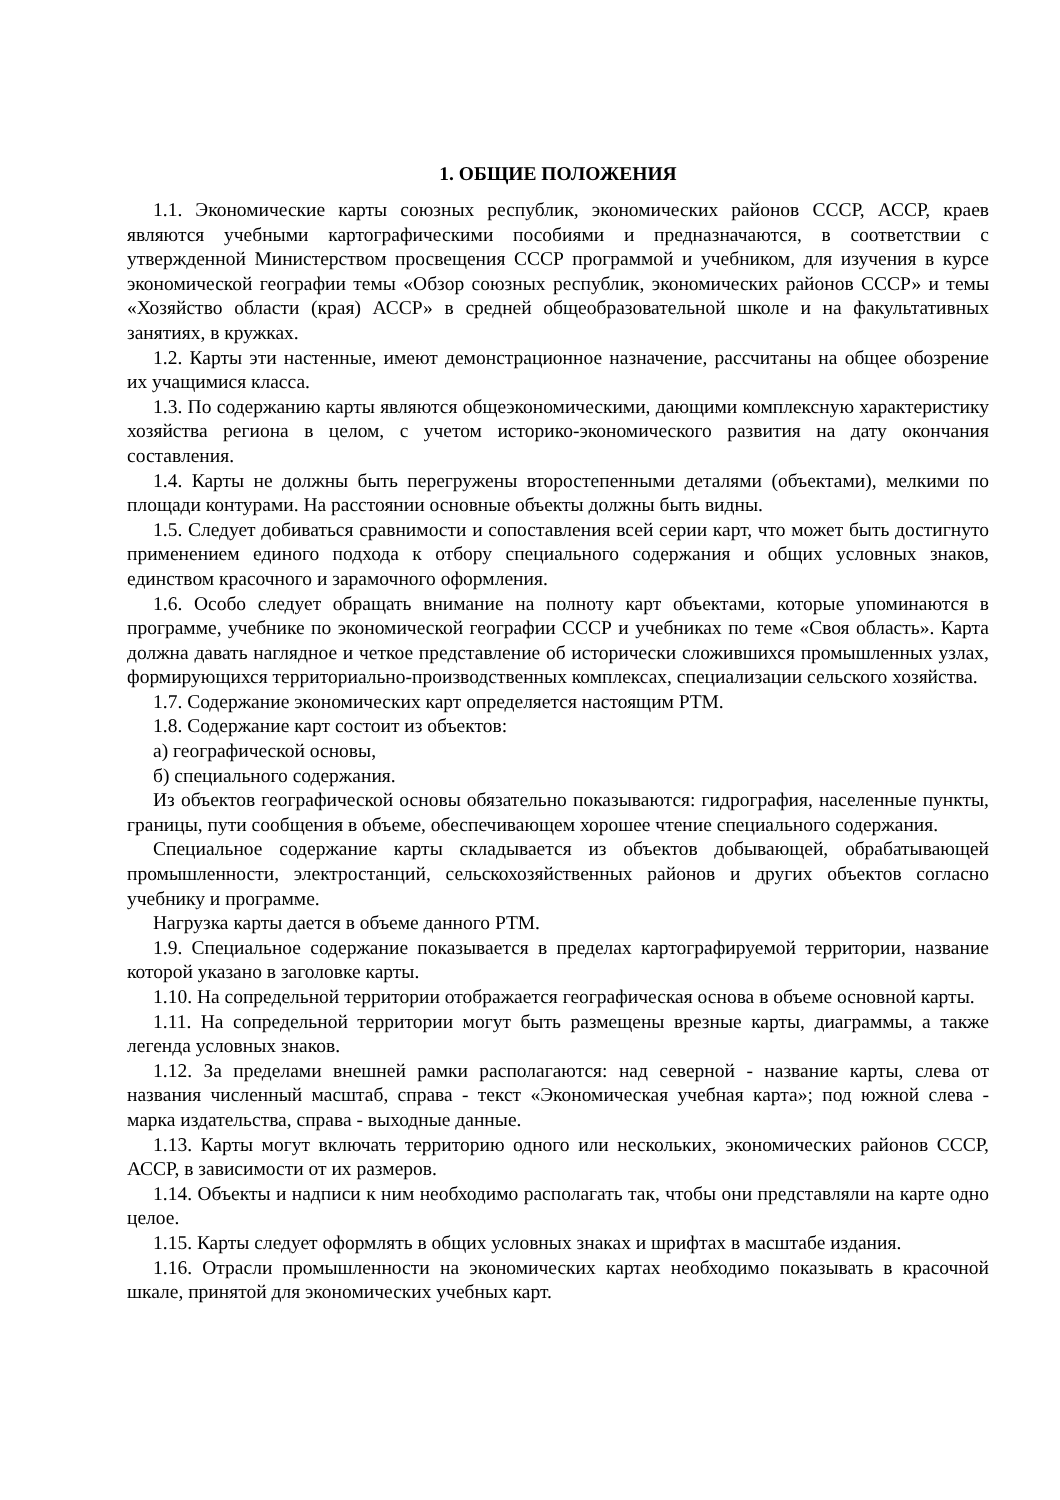1. ОБЩИЕ ПОЛОЖЕНИЯ
1.1. Экономические карты союзных республик, экономических районов СССР, АССР, краев являются учебными картографическими пособиями и предназначаются, в соответствии с утвержденной Министерством просвещения СССР программой и учебником, для изучения в курсе экономической географии темы «Обзор союзных республик, экономических районов СССР» и темы «Хозяйство области (края) АССР» в средней общеобразовательной школе и на факультативных занятиях, в кружках.
1.2. Карты эти настенные, имеют демонстрационное назначение, рассчитаны на общее обозрение их учащимися класса.
1.3. По содержанию карты являются общеэкономическими, дающими комплексную характеристику хозяйства региона в целом, с учетом историко-экономического развития на дату окончания составления.
1.4. Карты не должны быть перегружены второстепенными деталями (объектами), мелкими по площади контурами. На расстоянии основные объекты должны быть видны.
1.5. Следует добиваться сравнимости и сопоставления всей серии карт, что может быть достигнуто применением единого подхода к отбору специального содержания и общих условных знаков, единством красочного и зарамочного оформления.
1.6. Особо следует обращать внимание на полноту карт объектами, которые упоминаются в программе, учебнике по экономической географии СССР и учебниках по теме «Своя область». Карта должна давать наглядное и четкое представление об исторически сложившихся промышленных узлах, формирующихся территориально-производственных комплексах, специализации сельского хозяйства.
1.7. Содержание экономических карт определяется настоящим РТМ.
1.8. Содержание карт состоит из объектов:
а) географической основы,
б) специального содержания.
Из объектов географической основы обязательно показываются: гидрография, населенные пункты, границы, пути сообщения в объеме, обеспечивающем хорошее чтение специального содержания.
Специальное содержание карты складывается из объектов добывающей, обрабатывающей промышленности, электростанций, сельскохозяйственных районов и других объектов согласно учебнику и программе.
Нагрузка карты дается в объеме данного РТМ.
1.9. Специальное содержание показывается в пределах картографируемой территории, название которой указано в заголовке карты.
1.10. На сопредельной территории отображается географическая основа в объеме основной карты.
1.11. На сопредельной территории могут быть размещены врезные карты, диаграммы, а также легенда условных знаков.
1.12. За пределами внешней рамки располагаются: над северной - название карты, слева от названия численный масштаб, справа - текст «Экономическая учебная карта»; под южной слева - марка издательства, справа - выходные данные.
1.13. Карты могут включать территорию одного или нескольких, экономических районов СССР, АССР, в зависимости от их размеров.
1.14. Объекты и надписи к ним необходимо располагать так, чтобы они представляли на карте одно целое.
1.15. Карты следует оформлять в общих условных знаках и шрифтах в масштабе издания.
1.16. Отрасли промышленности на экономических картах необходимо показывать в красочной шкале, принятой для экономических учебных карт.